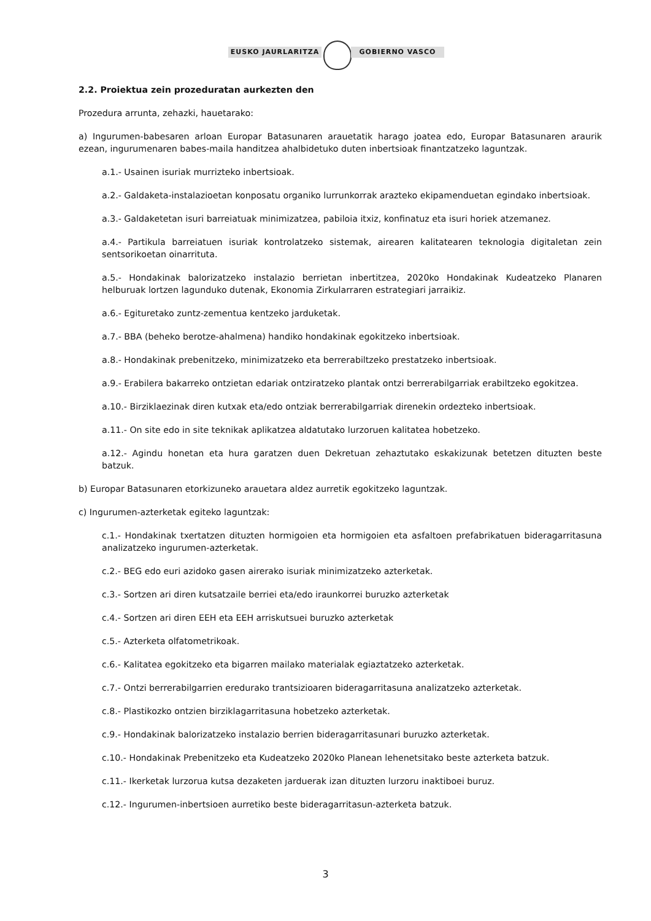EUSKO JAURLARITZA GOBIERNO VASCO
2.2. Proiektua zein prozeduratan aurkezten den
Prozedura arrunta, zehazki, hauetarako:
a) Ingurumen-babesaren arloan Europar Batasunaren arauetatik harago joatea edo, Europar Batasunaren araurik ezean, ingurumenaren babes-maila handitzea ahalbidetuko duten inbertsioak finantzatzeko laguntzak.
a.1.- Usainen isuriak murrizteko inbertsioak.
a.2.- Galdaketa-instalazioetan konposatu organiko lurrunkorrak arazteko ekipamenduetan egindako inbertsioak.
a.3.- Galdaketetan isuri barreiatuak minimizatzea, pabiloia itxiz, konfinatuz eta isuri horiek atzemanez.
a.4.- Partikula barreiatuen isuriak kontrolatzeko sistemak, airearen kalitatearen teknologia digitaletan zein sentsorikoetan oinarrituta.
a.5.- Hondakinak balorizatzeko instalazio berrietan inbertitzea, 2020ko Hondakinak Kudeatzeko Planaren helburuak lortzen lagunduko dutenak, Ekonomia Zirkularraren estrategiari jarraikiz.
a.6.- Egituretako zuntz-zementua kentzeko jarduketak.
a.7.- BBA (beheko berotze-ahalmena) handiko hondakinak egokitzeko inbertsioak.
a.8.- Hondakinak prebenitzeko, minimizatzeko eta berrerabiltzeko prestatzeko inbertsioak.
a.9.- Erabilera bakarreko ontzietan edariak ontziratzeko plantak ontzi berrerabilgarriak erabiltzeko egokitzea.
a.10.- Birziklaezinak diren kutxak eta/edo ontziak berrerabilgarriak direnekin ordezteko inbertsioak.
a.11.- On site edo in site teknikak aplikatzea aldatutako lurzoruen kalitatea hobetzeko.
a.12.- Agindu honetan eta hura garatzen duen Dekretuan zehaztutako eskakizunak betetzen dituzten beste batzuk.
b) Europar Batasunaren etorkizuneko arauetara aldez aurretik egokitzeko laguntzak.
c) Ingurumen-azterketak egiteko laguntzak:
c.1.- Hondakinak txertatzen dituzten hormigoien eta hormigoien eta asfaltoen prefabrikatuen bideragarritasuna analizatzeko ingurumen-azterketak.
c.2.- BEG edo euri azidoko gasen airerako isuriak minimizatzeko azterketak.
c.3.- Sortzen ari diren kutsatzaile berriei eta/edo iraunkorrei buruzko azterketak
c.4.- Sortzen ari diren EEH eta EEH arriskutsuei buruzko azterketak
c.5.- Azterketa olfatometrikoak.
c.6.- Kalitatea egokitzeko eta bigarren mailako materialak egiaztatzeko azterketak.
c.7.- Ontzi berrerabilgarrien eredurako trantsizioaren bideragarritasuna analizatzeko azterketak.
c.8.- Plastikozko ontzien birziklagarritasuna hobetzeko azterketak.
c.9.- Hondakinak balorizatzeko instalazio berrien bideragarritasunari buruzko azterketak.
c.10.- Hondakinak Prebenitzeko eta Kudeatzeko 2020ko Planean lehenetsitako beste azterketa batzuk.
c.11.- Ikerketak lurzorua kutsa dezaketen jarduerak izan dituzten lurzoru inaktiboei buruz.
c.12.- Ingurumen-inbertsioen aurretiko beste bideragarritasun-azterketa batzuk.
3